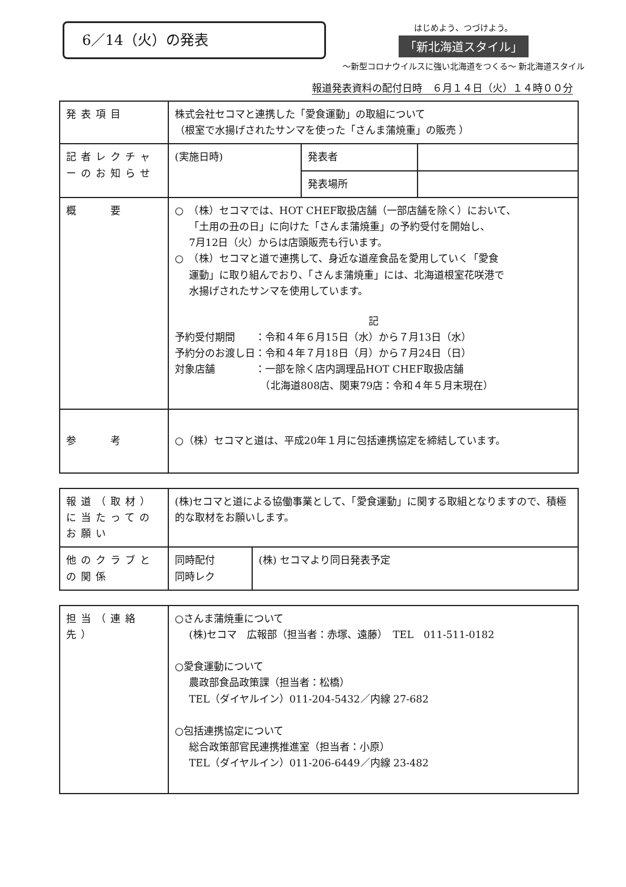6／14（火）の発表
はじめよう、つづけよう。
「新北海道スタイル」
～新型コロナウイルスに強い北海道をつくる～ 新北海道スタイル
報道発表資料の配付日時　６月１４日（火）１４時００分
| 発表項目 | 株式会社セコマと連携した「愛食運動」の取組について （根室で水揚げされたサンマを使った「さんま蒲焼重」の販売 ） | | |
| 記者レクチャーのお知らせ | (実施日時) | 発表者 | |
| | | 発表場所 | |
| 概 要 | ○ （株）セコマでは、HOT CHEF取扱店舗（一部店舗を除く）において、 「土用の丑の日」に向けた「さんま蒲焼重」の予約受付を開始し、 7月12日（火）からは店頭販売も行います。 ○ （株）セコマと道で連携して、身近な道産食品を愛用していく「愛食 運動」に取り組んでおり、「さんま蒲焼重」には、北海道根室花咲港で 水揚げされたサンマを使用しています。 記 予約受付期間 ：令和４年６月15日（水）から７月13日（水） 予約分のお渡し日：令和４年７月18日（月）から７月24日（日） 対象店舗 ：一部を除く店内調理品HOT CHEF取扱店舗 （北海道808店、関東79店：令和４年５月末現在） | | |
| 参 考 | ○（株）セコマと道は、平成20年１月に包括連携協定を締結しています。 | | |
| 報道（取材）に当たってのお願い | (株)セコマと道による協働事業として、「愛食運動」に関する取組となりますので、積極的な取材をお願いします。 | |
| 他のクラブとの関係 | 同時配付 同時レク | (株) セコマより同日発表予定 |
| 担当（連絡先） | ○さんま蒲焼重について (株)セコマ 広報部（担当者：赤塚、遠藤） TEL 011-511-0182 ○愛食運動について 農政部食品政策課（担当者：松橋） TEL（ダイヤルイン）011-204-5432／内線 27-682 ○包括連携協定について 総合政策部官民連携推進室（担当者：小原） TEL（ダイヤルイン）011-206-6449／内線 23-482 |